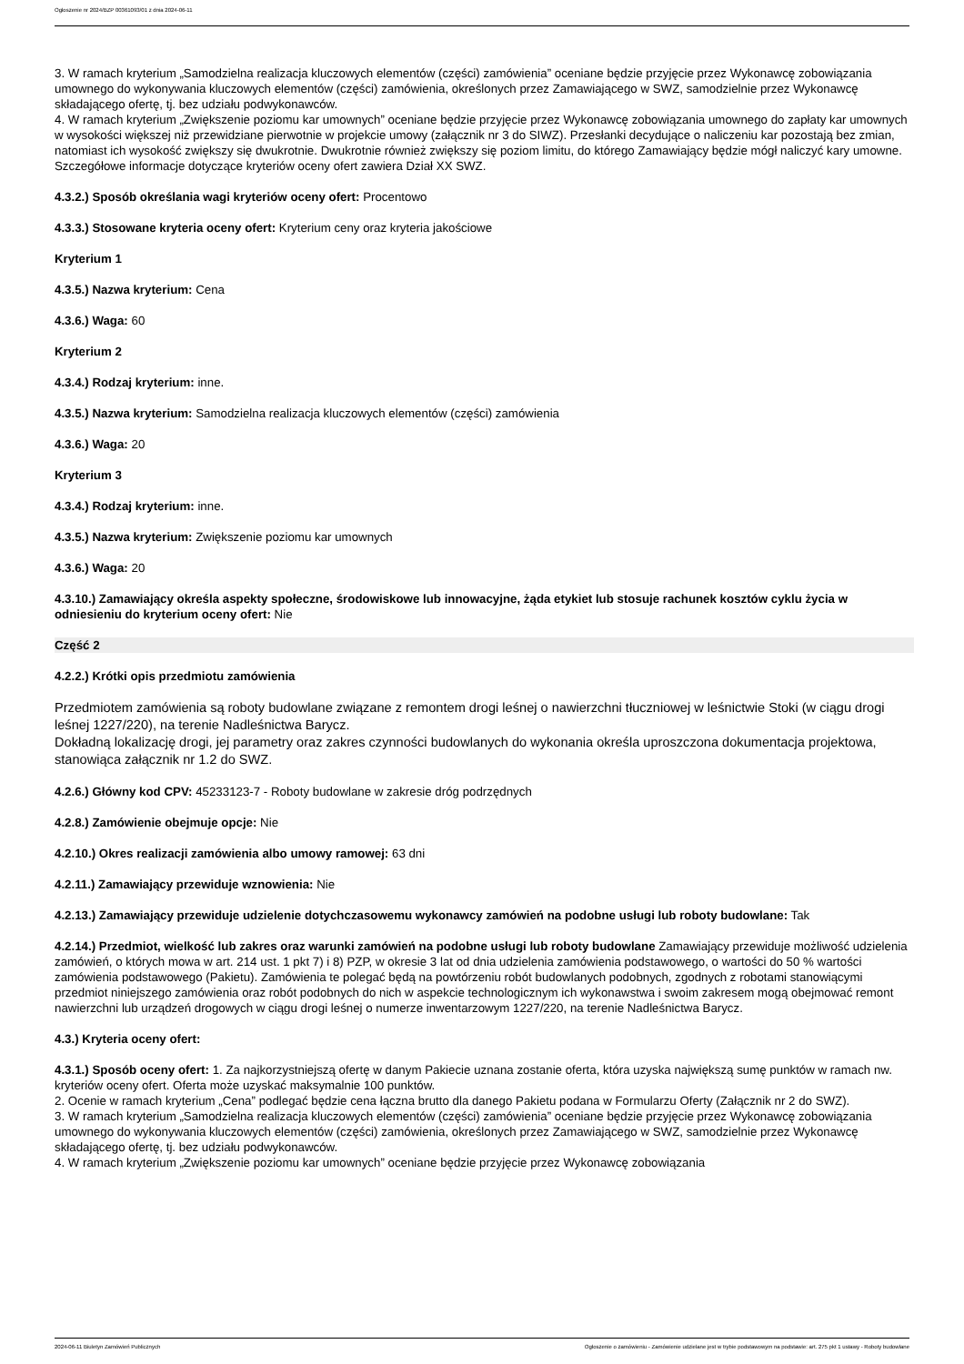Ogłoszenie nr 2024/BZP 00361093/01 z dnia 2024-06-11
3. W ramach kryterium „Samodzielna realizacja kluczowych elementów (części) zamówienia” oceniane będzie przyjęcie przez Wykonawcę zobowiązania umownego do wykonywania kluczowych elementów (części) zamówienia, określonych przez Zamawiającego w SWZ, samodzielnie przez Wykonawcę składającego ofertę, tj. bez udziału podwykonawców.
4. W ramach kryterium „Zwiększenie poziomu kar umownych” oceniane będzie przyjęcie przez Wykonawcę zobowiązania umownego do zapłaty kar umownych w wysokości większej niż przewidziane pierwotnie w projekcie umowy (załącznik nr 3 do SIWZ). Przesłanki decydujące o naliczeniu kar pozostają bez zmian, natomiast ich wysokość zwiększy się dwukrotnie. Dwukrotnie również zwiększy się poziom limitu, do którego Zamawiający będzie mógł naliczyć kary umowne.
Szczegółowe informacje dotyczące kryteriów oceny ofert zawiera Dział XX SWZ.
4.3.2.) Sposób określania wagi kryteriów oceny ofert: Procentowo
4.3.3.) Stosowane kryteria oceny ofert: Kryterium ceny oraz kryteria jakościowe
Kryterium 1
4.3.5.) Nazwa kryterium: Cena
4.3.6.) Waga: 60
Kryterium 2
4.3.4.) Rodzaj kryterium: inne.
4.3.5.) Nazwa kryterium: Samodzielna realizacja kluczowych elementów (części) zamówienia
4.3.6.) Waga: 20
Kryterium 3
4.3.4.) Rodzaj kryterium: inne.
4.3.5.) Nazwa kryterium: Zwiększenie poziomu kar umownych
4.3.6.) Waga: 20
4.3.10.) Zamawiający określa aspekty społeczne, środowiskowe lub innowacyjne, żąda etykiet lub stosuje rachunek kosztów cyklu życia w odniesieniu do kryterium oceny ofert: Nie
Część 2
4.2.2.) Krótki opis przedmiotu zamówienia
Przedmiotem zamówienia są roboty budowlane związane z remontem drogi leśnej o nawierzchni tłuczniowej w leśnictwie Stoki (w ciągu drogi leśnej 1227/220), na terenie Nadleśnictwa Barycz.
Dokładną lokalizację drogi, jej parametry oraz zakres czynności budowlanych do wykonania określa uproszczona dokumentacja projektowa, stanowiąca załącznik nr 1.2 do SWZ.
4.2.6.) Główny kod CPV: 45233123-7 - Roboty budowlane w zakresie dróg podrzędnych
4.2.8.) Zamówienie obejmuje opcje: Nie
4.2.10.) Okres realizacji zamówienia albo umowy ramowej: 63 dni
4.2.11.) Zamawiający przewiduje wznowienia: Nie
4.2.13.) Zamawiający przewiduje udzielenie dotychczasowemu wykonawcy zamówień na podobne usługi lub roboty budowlane: Tak
4.2.14.) Przedmiot, wielkość lub zakres oraz warunki zamówień na podobne usługi lub roboty budowlane Zamawiający przewiduje możliwość udzielenia zamówień, o których mowa w art. 214 ust. 1 pkt 7) i 8) PZP, w okresie 3 lat od dnia udzielenia zamówienia podstawowego, o wartości do 50 % wartości zamówienia podstawowego (Pakietu). Zamówienia te polegać będą na powtórzeniu robót budowlanych podobnych, zgodnych z robotami stanowiącymi przedmiot niniejszego zamówienia oraz robót podobnych do nich w aspekcie technologicznym ich wykonawstwa i swoim zakresem mogą obejmować remont nawierzchni lub urządzeń drogowych w ciągu drogi leśnej o numerze inwentarzowym 1227/220, na terenie Nadleśnictwa Barycz.
4.3.) Kryteria oceny ofert:
4.3.1.) Sposób oceny ofert: 1. Za najkorzystniejszą ofertę w danym Pakiecie uznana zostanie oferta, która uzyska największą sumę punktów w ramach nw. kryteriów oceny ofert. Oferta może uzyskać maksymalnie 100 punktów.
2. Ocenie w ramach kryterium „Cena” podlegać będzie cena łączna brutto dla danego Pakietu podana w Formularzu Oferty (Załącznik nr 2 do SWZ).
3. W ramach kryterium „Samodzielna realizacja kluczowych elementów (części) zamówienia” oceniane będzie przyjęcie przez Wykonawcę zobowiązania umownego do wykonywania kluczowych elementów (części) zamówienia, określonych przez Zamawiającego w SWZ, samodzielnie przez Wykonawcę składającego ofertę, tj. bez udziału podwykonawców.
4. W ramach kryterium „Zwiększenie poziomu kar umownych” oceniane będzie przyjęcie przez Wykonawcę zobowiązania
2024-06-11 Biuletyn Zamówień Publicznych Ogłoszenie o zamówieniu - Zamówienie udzielane jest w trybie podstawowym na podstawie: art. 275 pkt 1 ustawy - Roboty budowlane